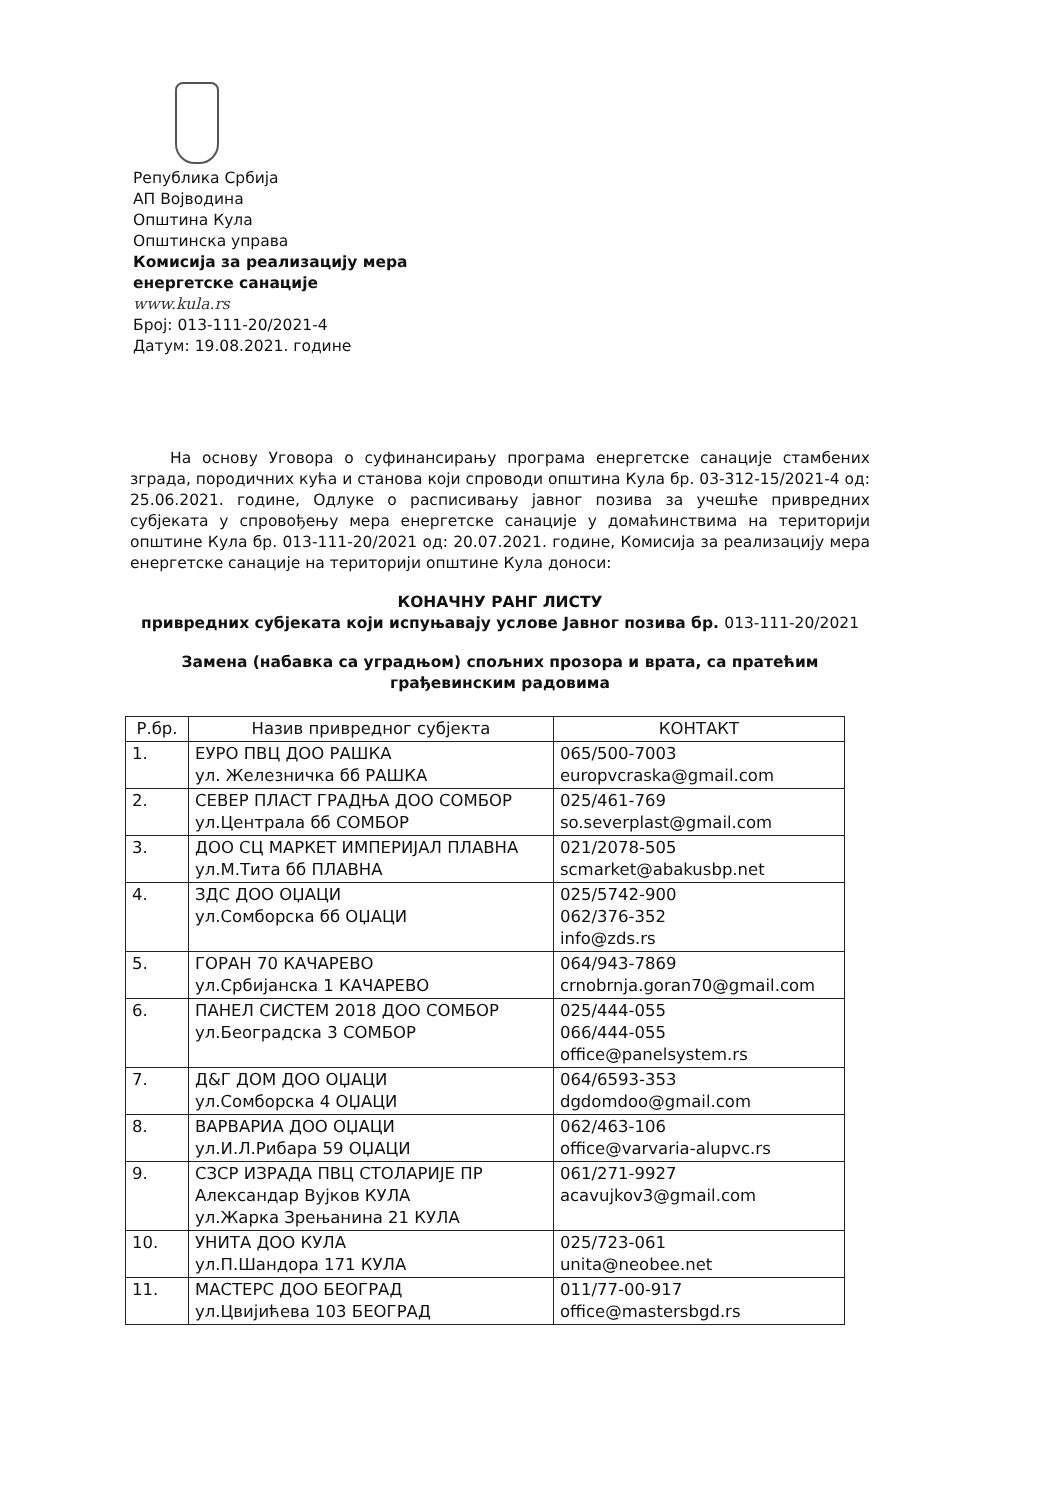Република Србија
АП Војводина
Општина Кула
Општинска управа
Комисија за реализацију мера
енергетске санације
www.kula.rs
Број: 013-111-20/2021-4
Датум: 19.08.2021. године
На основу Уговора о суфинансирању програма енергетске санације стамбених зграда, породичних кућа и станова који спроводи општина Кула бр. 03-312-15/2021-4 од: 25.06.2021. године, Одлуке о расписивању јавног позива за учешће привредних субјеката у спровођењу мера енергетске санације у домаћинствима на територији општине Кула бр. 013-111-20/2021 од: 20.07.2021. године, Комисија за реализацију мера енергетске санације на територији општине Кула доноси:
КОНАЧНУ РАНГ ЛИСТУ
привредних субјеката који испуњавају услове Јавног позива бр. 013-111-20/2021
Замена (набавка са уградњом) спољних прозора и врата, са пратећим грађевинским радовима
| Р.бр. | Назив привредног субјекта | КОНТАКТ |
| --- | --- | --- |
| 1. | ЕУРО ПВЦ ДОО РАШКА ул. Железничка бб РАШКА | 065/500-7003 europvcraska@gmail.com |
| 2. | СЕВЕР ПЛАСТ ГРАДЊА ДОО СОМБОР ул.Централа бб СОМБОР | 025/461-769 so.severplast@gmail.com |
| 3. | ДОО СЦ МАРКЕТ ИМПЕРИЈАЛ ПЛАВНА ул.М.Тита бб ПЛАВНА | 021/2078-505 scmarket@abakusbp.net |
| 4. | ЗДС ДОО ОЏАЦИ ул.Сомборска бб ОЏАЦИ | 025/5742-900 062/376-352 info@zds.rs |
| 5. | ГОРАН 70 КАЧАРЕВО ул.Србијанска 1 КАЧАРЕВО | 064/943-7869 crnobrnja.goran70@gmail.com |
| 6. | ПАНЕЛ СИСТЕМ 2018 ДОО СОМБОР ул.Београдска 3 СОМБОР | 025/444-055 066/444-055 office@panelsystem.rs |
| 7. | Д&Г ДОМ ДОО ОЏАЦИ ул.Сомборска 4 ОЏАЦИ | 064/6593-353 dgdomdoo@gmail.com |
| 8. | ВАРВАРИА ДОО ОЏАЦИ ул.И.Л.Рибара 59 ОЏАЦИ | 062/463-106 office@varvaria-alupvc.rs |
| 9. | СЗСР ИЗРАДА ПВЦ СТОЛАРИЈЕ ПР Александар Вујков КУЛА ул.Жарка Зрењанина 21 КУЛА | 061/271-9927 acavujkov3@gmail.com |
| 10. | УНИТА ДОО КУЛА ул.П.Шандора 171 КУЛА | 025/723-061 unita@neobee.net |
| 11. | МАСТЕРС ДОО БЕОГРАД ул.Цвијићева 103 БЕОГРАД | 011/77-00-917 office@mastersbgd.rs |